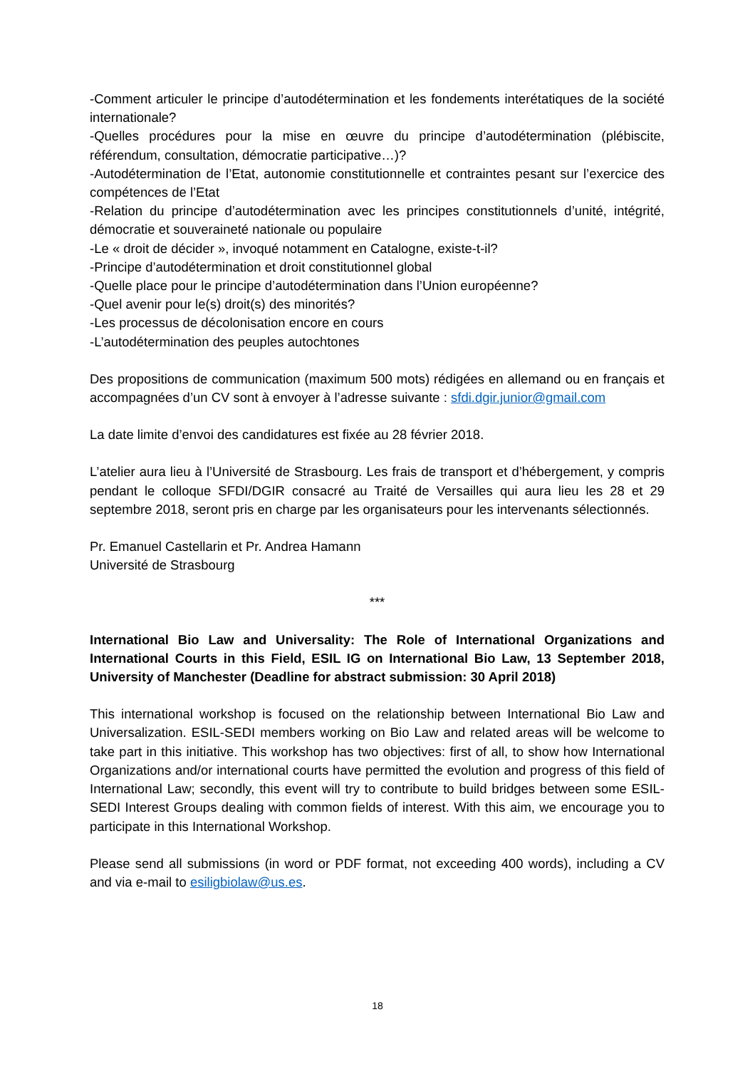-Comment articuler le principe d’autodétermination et les fondements interétatiques de la société internationale?
-Quelles procédures pour la mise en œuvre du principe d’autodétermination (plébiscite, référendum, consultation, démocratie participative…)?
-Autodétermination de l’Etat, autonomie constitutionnelle et contraintes pesant sur l’exercice des compétences de l’Etat
-Relation du principe d’autodétermination avec les principes constitutionnels d’unité, intégrité, démocratie et souveraineté nationale ou populaire
-Le « droit de décider », invoqué notamment en Catalogne, existe-t-il?
-Principe d’autodétermination et droit constitutionnel global
-Quelle place pour le principe d’autodétermination dans l’Union européenne?
-Quel avenir pour le(s) droit(s) des minorités?
-Les processus de décolonisation encore en cours
-L’autodétermination des peuples autochtones
Des propositions de communication (maximum 500 mots) rédigées en allemand ou en français et accompagnées d’un CV sont à envoyer à l’adresse suivante : sfdi.dgir.junior@gmail.com
La date limite d’envoi des candidatures est fixée au 28 février 2018.
L’atelier aura lieu à l’Université de Strasbourg. Les frais de transport et d’hébergement, y compris pendant le colloque SFDI/DGIR consacré au Traité de Versailles qui aura lieu les 28 et 29 septembre 2018, seront pris en charge par les organisateurs pour les intervenants sélectionnés.
Pr. Emanuel Castellarin et Pr. Andrea Hamann
Université de Strasbourg
***
International Bio Law and Universality: The Role of International Organizations and International Courts in this Field, ESIL IG on International Bio Law, 13 September 2018, University of Manchester (Deadline for abstract submission: 30 April 2018)
This international workshop is focused on the relationship between International Bio Law and Universalization. ESIL-SEDI members working on Bio Law and related areas will be welcome to take part in this initiative. This workshop has two objectives: first of all, to show how International Organizations and/or international courts have permitted the evolution and progress of this field of International Law; secondly, this event will try to contribute to build bridges between some ESIL-SEDI Interest Groups dealing with common fields of interest. With this aim, we encourage you to participate in this International Workshop.
Please send all submissions (in word or PDF format, not exceeding 400 words), including a CV and via e-mail to esiligbiolaw@us.es.
18